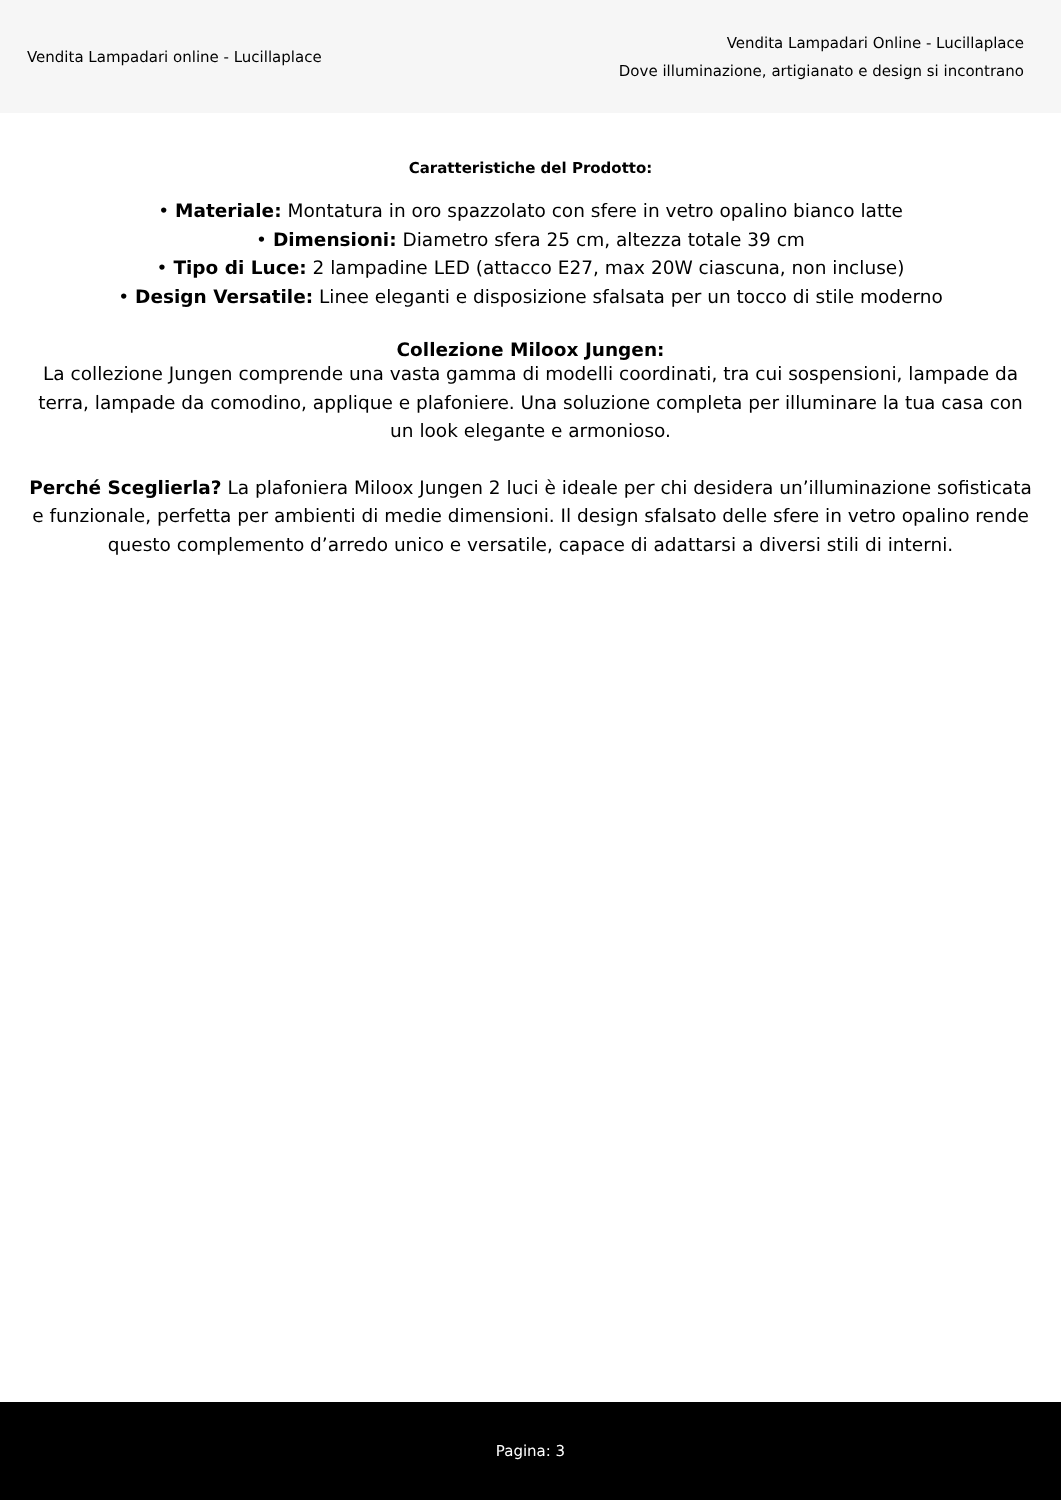Vendita Lampadari online - Lucillaplace
Vendita Lampadari Online - Lucillaplace
Dove illuminazione, artigianato e design si incontrano
Caratteristiche del Prodotto:
• Materiale: Montatura in oro spazzolato con sfere in vetro opalino bianco latte
• Dimensioni: Diametro sfera 25 cm, altezza totale 39 cm
• Tipo di Luce: 2 lampadine LED (attacco E27, max 20W ciascuna, non incluse)
• Design Versatile: Linee eleganti e disposizione sfalsata per un tocco di stile moderno
Collezione Miloox Jungen:
La collezione Jungen comprende una vasta gamma di modelli coordinati, tra cui sospensioni, lampade da terra, lampade da comodino, applique e plafoniere. Una soluzione completa per illuminare la tua casa con un look elegante e armonioso.
Perché Sceglierla? La plafoniera Miloox Jungen 2 luci è ideale per chi desidera un’illuminazione sofisticata e funzionale, perfetta per ambienti di medie dimensioni. Il design sfalsato delle sfere in vetro opalino rende questo complemento d’arredo unico e versatile, capace di adattarsi a diversi stili di interni.
Pagina: 3